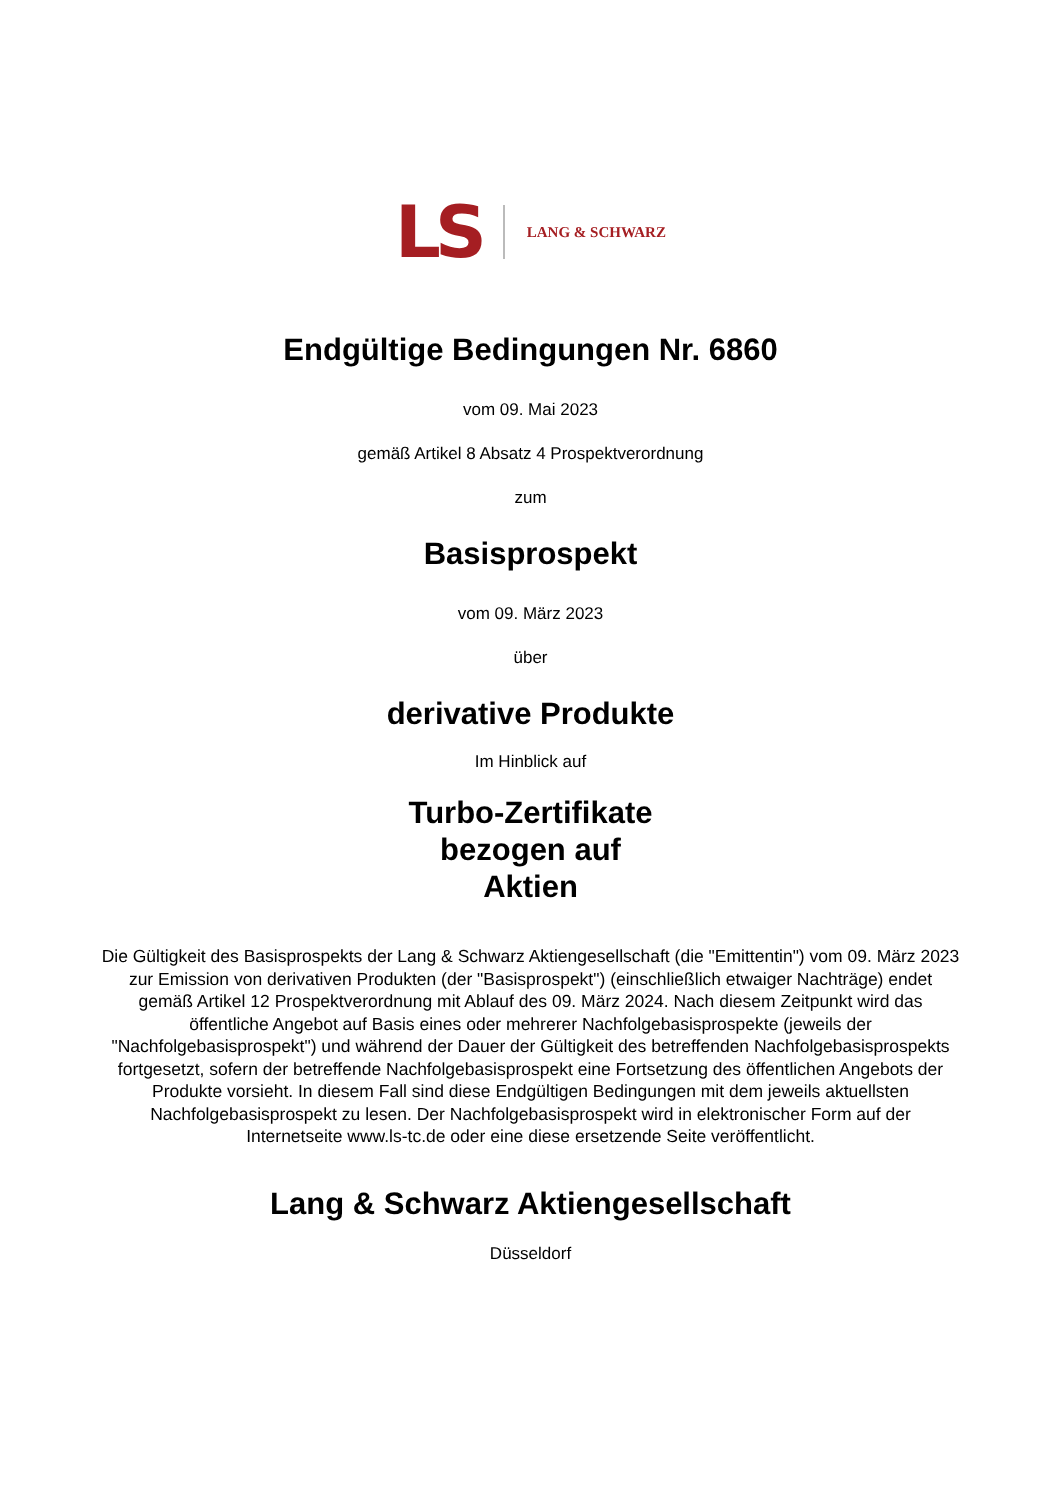LS LANG & SCHWARZ
Endgültige Bedingungen Nr. 6860
vom 09. Mai 2023
gemäß Artikel 8 Absatz 4 Prospektverordnung
zum
Basisprospekt
vom 09. März 2023
über
derivative Produkte
Im Hinblick auf
Turbo-Zertifikate
bezogen auf
Aktien
Die Gültigkeit des Basisprospekts der Lang & Schwarz Aktiengesellschaft (die "Emittentin") vom 09. März 2023 zur Emission von derivativen Produkten (der "Basisprospekt") (einschließlich etwaiger Nachträge) endet gemäß Artikel 12 Prospektverordnung mit Ablauf des 09. März 2024. Nach diesem Zeitpunkt wird das öffentliche Angebot auf Basis eines oder mehrerer Nachfolgebasisprospekte (jeweils der "Nachfolgebasisprospekt") und während der Dauer der Gültigkeit des betreffenden Nachfolgebasisprospekts fortgesetzt, sofern der betreffende Nachfolgebasisprospekt eine Fortsetzung des öffentlichen Angebots der Produkte vorsieht. In diesem Fall sind diese Endgültigen Bedingungen mit dem jeweils aktuellsten Nachfolgebasisprospekt zu lesen. Der Nachfolgebasisprospekt wird in elektronischer Form auf der Internetseite www.ls-tc.de oder eine diese ersetzende Seite veröffentlicht.
Lang & Schwarz Aktiengesellschaft
Düsseldorf